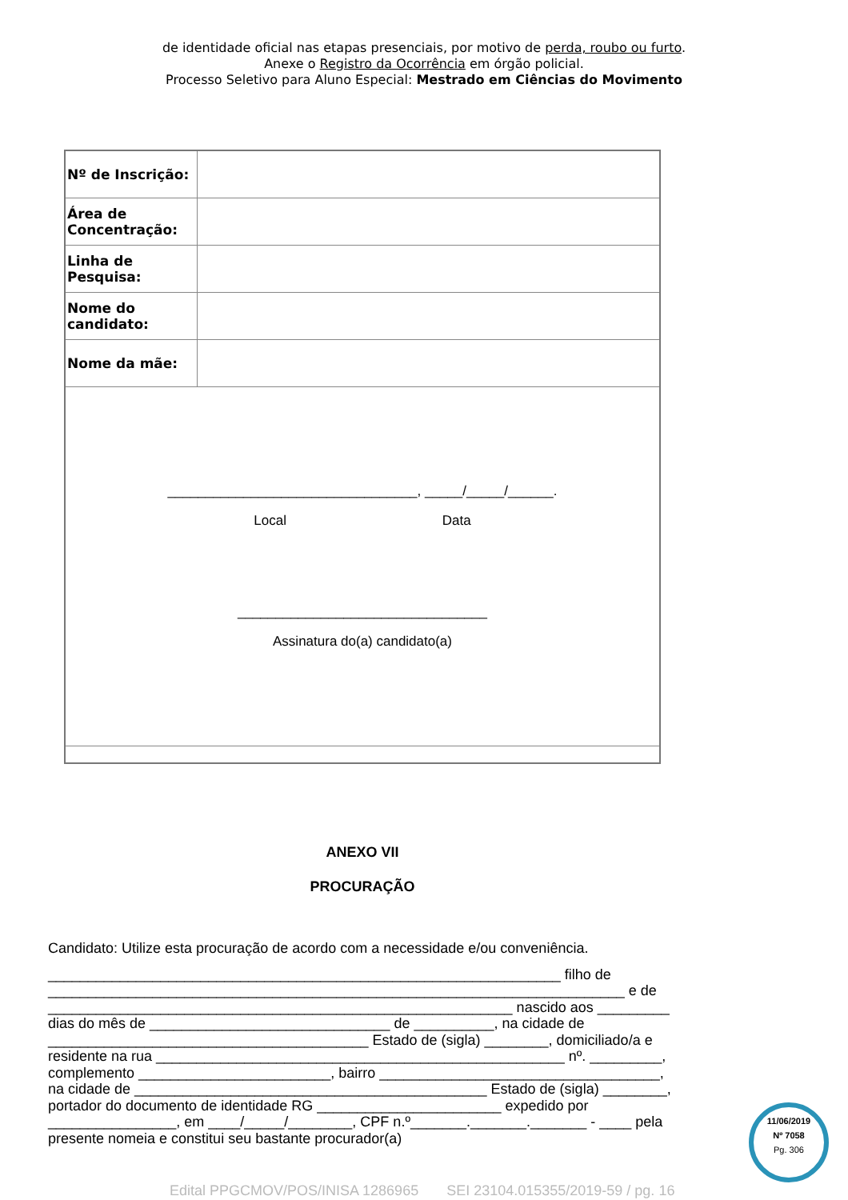de identidade oficial nas etapas presenciais, por motivo de perda, roubo ou furto.
Anexe o Registro da Ocorrência em órgão policial.
Processo Seletivo para Aluno Especial: Mestrado em Ciências do Movimento
| Nº de Inscrição: | |
| Área de Concentração: | |
| Linha de Pesquisa: | |
| Nome do candidato: | |
| Nome da mãe: | |
| _________________________________, _____/_____/______. Local Data _________________________________ Assinatura do(a) candidato(a) | |
ANEXO VII
PROCURAÇÃO
Candidato: Utilize esta procuração de acordo com a necessidade e/ou conveniência.
________________________________________________________________ filho de ________________________________________________________________________ e de __________________________________________________________ nascido aos _________ dias do mês de ______________________________ de __________, na cidade de ________________________________________ Estado de (sigla) ________, domiciliado/a e residente na rua ___________________________________________________ nº. _________, complemento ________________________, bairro ___________________________________, na cidade de ____________________________________________ Estado de (sigla) ________, portador do documento de identidade RG _______________________ expedido por ________________, em ____/_____/________, CPF n.º_______._______._______ - ____ pela presente nomeia e constitui seu bastante procurador(a)
Edital PPGCMOV/POS/INISA 1286965 SEI 23104.015355/2019-59 / pg. 16
11/06/2019
Nº 7058
Pg. 306